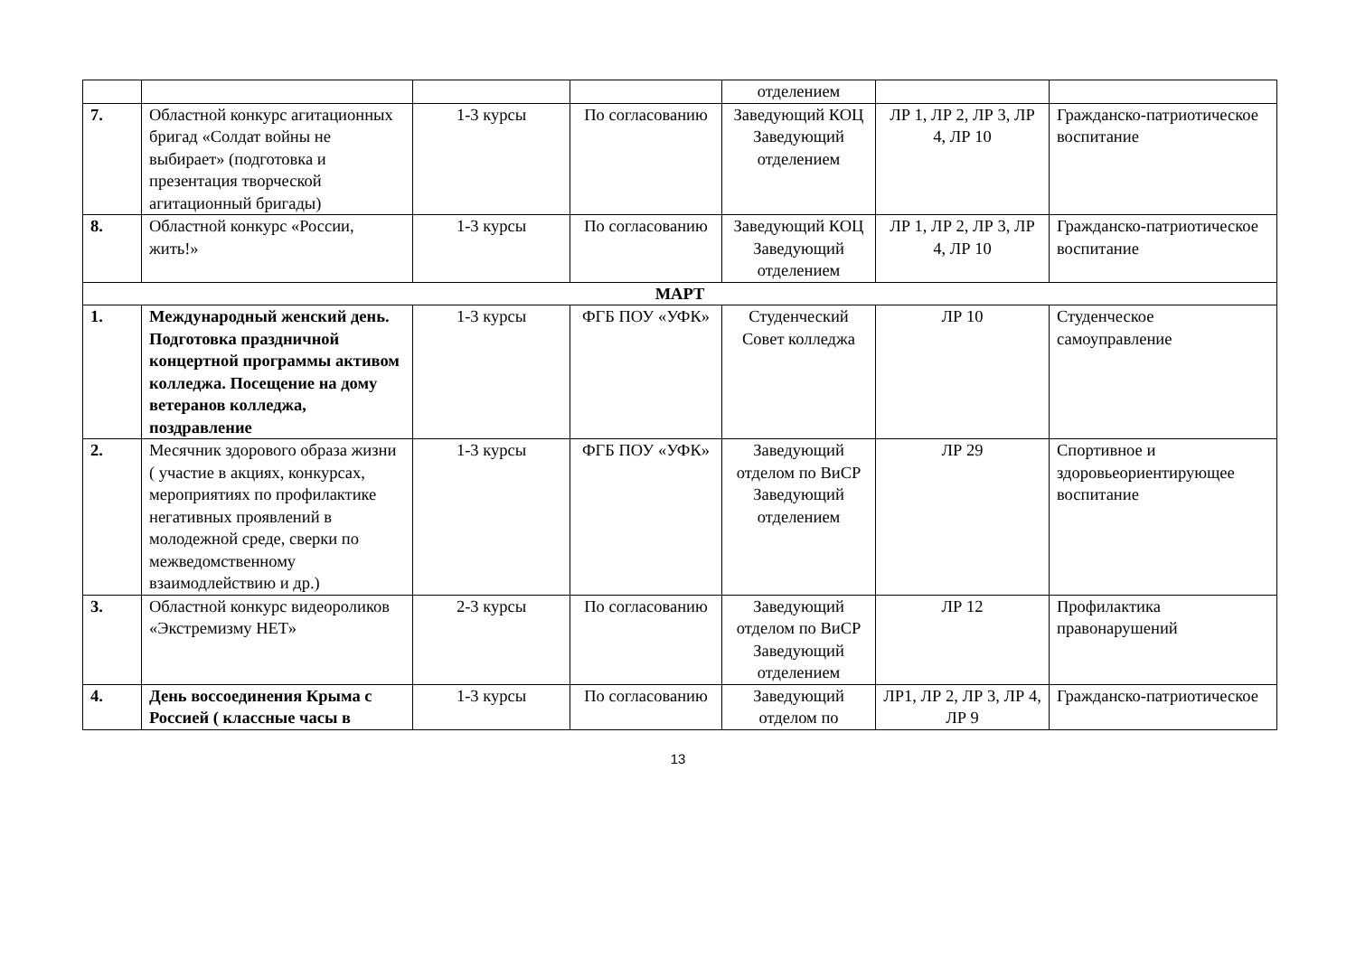| | | | | отделением | | |
| 7. | Областной конкурс агитационных бригад «Солдат войны не выбирает» (подготовка и презентация творческой агитационный бригады) | 1-3 курсы | По согласованию | Заведующий КОЦ Заведующий отделением | ЛР 1, ЛР 2, ЛР 3, ЛР 4, ЛР 10 | Гражданско-патриотическое воспитание |
| 8. | Областной конкурс «России, жить!» | 1-3 курсы | По согласованию | Заведующий КОЦ Заведующий отделением | ЛР 1, ЛР 2, ЛР 3, ЛР 4, ЛР 10 | Гражданско-патриотическое воспитание |
| МАРТ | | | | | | |
| 1. | Международный женский день. Подготовка праздничной концертной программы активом колледжа. Посещение на дому ветеранов колледжа, поздравление | 1-3 курсы | ФГБ ПОУ «УФК» | Студенческий Совет колледжа | ЛР 10 | Студенческое самоуправление |
| 2. | Месячник здорового образа жизни ( участие в акциях, конкурсах, мероприятиях по профилактике негативных проявлений в молодежной среде, сверки по межведомственному взаимодлействию и др.) | 1-3 курсы | ФГБ ПОУ «УФК» | Заведующий отделом по ВиСР Заведующий отделением | ЛР 29 | Спортивное и здоровьеориентирующее воспитание |
| 3. | Областной конкурс видеороликов «Экстремизму НЕТ» | 2-3 курсы | По согласованию | Заведующий отделом по ВиСР Заведующий отделением | ЛР 12 | Профилактика правонарушений |
| 4. | День воссоединения Крыма с Россией ( классные часы в | 1-3 курсы | По согласованию | Заведующий отделом по | ЛР1, ЛР 2, ЛР 3, ЛР 4, ЛР 9 | Гражданско-патриотическое |
13